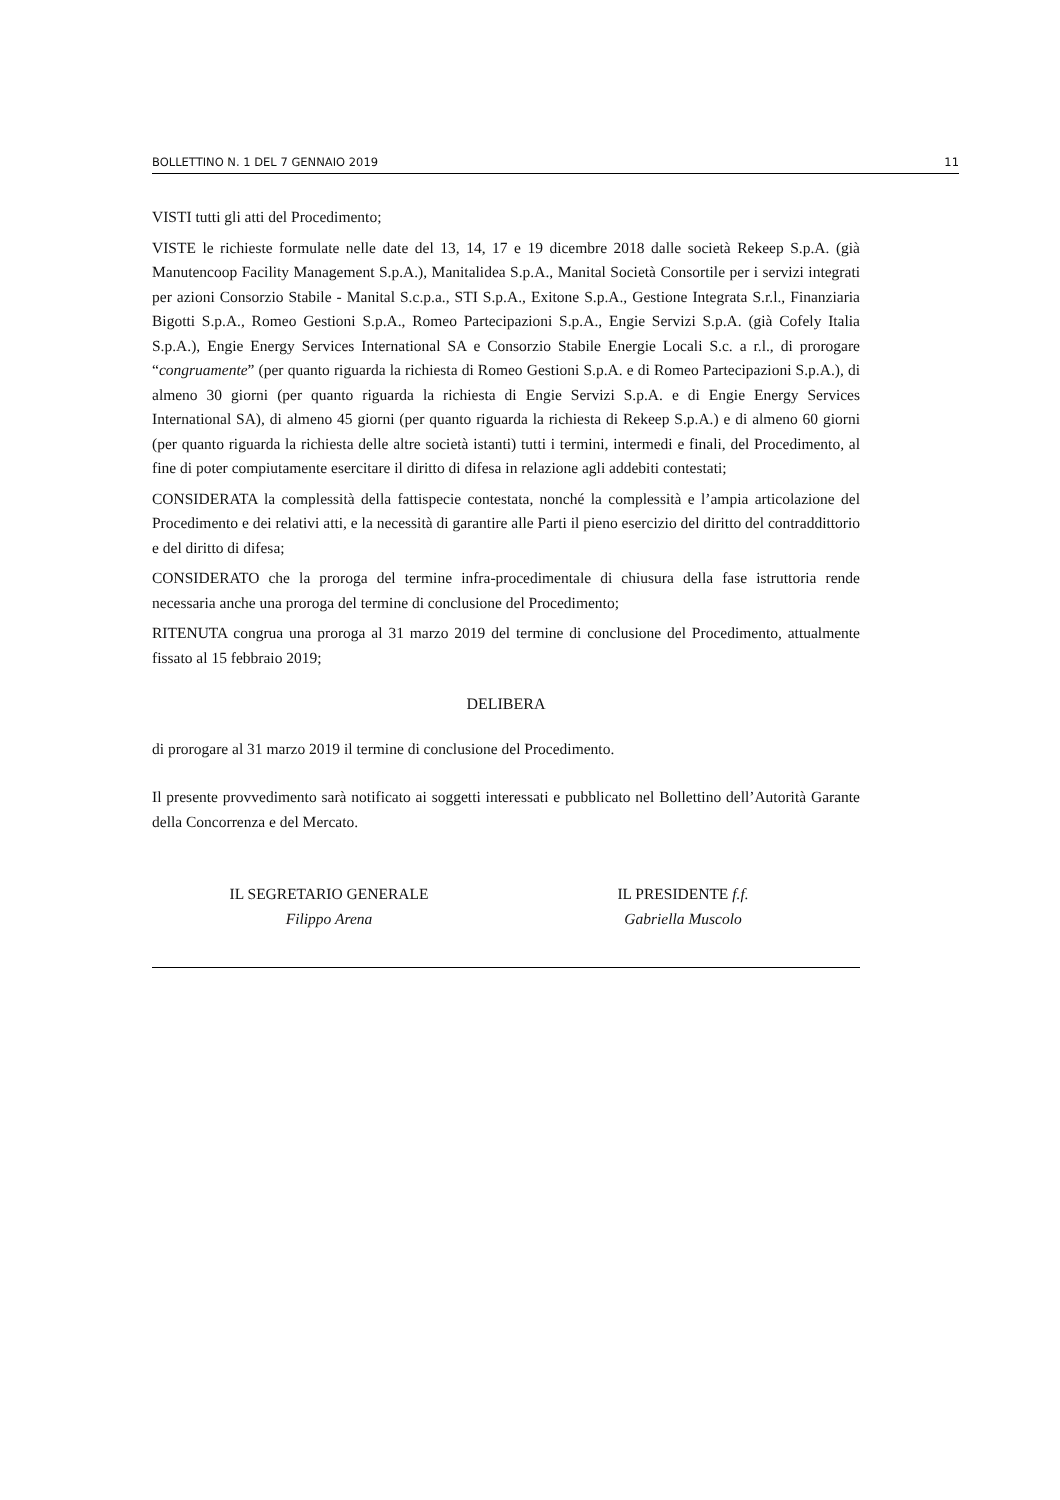BOLLETTINO N. 1 DEL 7 GENNAIO 2019 11
VISTI tutti gli atti del Procedimento;
VISTE le richieste formulate nelle date del 13, 14, 17 e 19 dicembre 2018 dalle società Rekeep S.p.A. (già Manutencoop Facility Management S.p.A.), Manitalidea S.p.A., Manital Società Consortile per i servizi integrati per azioni Consorzio Stabile - Manital S.c.p.a., STI S.p.A., Exitone S.p.A., Gestione Integrata S.r.l., Finanziaria Bigotti S.p.A., Romeo Gestioni S.p.A., Romeo Partecipazioni S.p.A., Engie Servizi S.p.A. (già Cofely Italia S.p.A.), Engie Energy Services International SA e Consorzio Stabile Energie Locali S.c. a r.l., di prorogare “congruamente” (per quanto riguarda la richiesta di Romeo Gestioni S.p.A. e di Romeo Partecipazioni S.p.A.), di almeno 30 giorni (per quanto riguarda la richiesta di Engie Servizi S.p.A. e di Engie Energy Services International SA), di almeno 45 giorni (per quanto riguarda la richiesta di Rekeep S.p.A.) e di almeno 60 giorni (per quanto riguarda la richiesta delle altre società istanti) tutti i termini, intermedi e finali, del Procedimento, al fine di poter compiutamente esercitare il diritto di difesa in relazione agli addebiti contestati;
CONSIDERATA la complessità della fattispecie contestata, nonché la complessità e l’ampia articolazione del Procedimento e dei relativi atti, e la necessità di garantire alle Parti il pieno esercizio del diritto del contraddittorio e del diritto di difesa;
CONSIDERATO che la proroga del termine infra-procedimentale di chiusura della fase istruttoria rende necessaria anche una proroga del termine di conclusione del Procedimento;
RITENUTA congrua una proroga al 31 marzo 2019 del termine di conclusione del Procedimento, attualmente fissato al 15 febbraio 2019;
DELIBERA
di prorogare al 31 marzo 2019 il termine di conclusione del Procedimento.
Il presente provvedimento sarà notificato ai soggetti interessati e pubblicato nel Bollettino dell’Autorità Garante della Concorrenza e del Mercato.
IL SEGRETARIO GENERALE
Filippo Arena
IL PRESIDENTE f.f.
Gabriella Muscolo